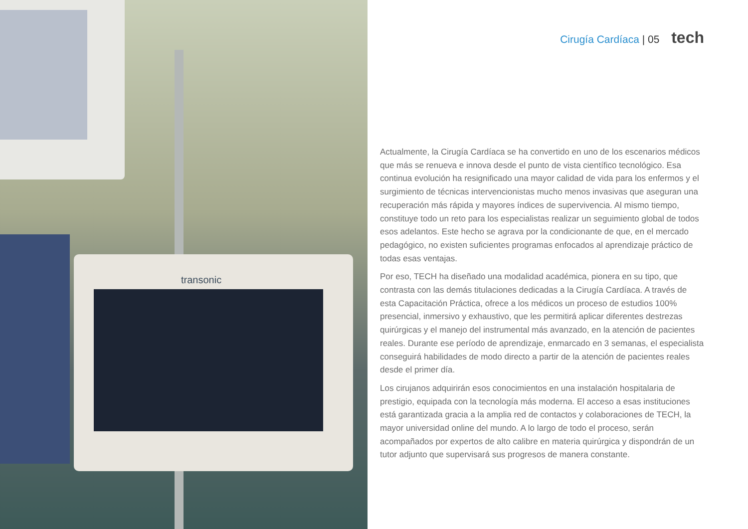transonic
Cirugía Cardíaca | 05 tech
Actualmente, la Cirugía Cardíaca se ha convertido en uno de los escenarios médicos que más se renueva e innova desde el punto de vista científico tecnológico. Esa continua evolución ha resignificado una mayor calidad de vida para los enfermos y el surgimiento de técnicas intervencionistas mucho menos invasivas que aseguran una recuperación más rápida y mayores índices de supervivencia. Al mismo tiempo, constituye todo un reto para los especialistas realizar un seguimiento global de todos esos adelantos. Este hecho se agrava por la condicionante de que, en el mercado pedagógico, no existen suficientes programas enfocados al aprendizaje práctico de todas esas ventajas.
Por eso, TECH ha diseñado una modalidad académica, pionera en su tipo, que contrasta con las demás titulaciones dedicadas a la Cirugía Cardíaca. A través de esta Capacitación Práctica, ofrece a los médicos un proceso de estudios 100% presencial, inmersivo y exhaustivo, que les permitirá aplicar diferentes destrezas quirúrgicas y el manejo del instrumental más avanzado, en la atención de pacientes reales. Durante ese período de aprendizaje, enmarcado en 3 semanas, el especialista conseguirá habilidades de modo directo a partir de la atención de pacientes reales desde el primer día.
Los cirujanos adquirirán esos conocimientos en una instalación hospitalaria de prestigio, equipada con la tecnología más moderna. El acceso a esas instituciones está garantizada gracia a la amplia red de contactos y colaboraciones de TECH, la mayor universidad online del mundo. A lo largo de todo el proceso, serán acompañados por expertos de alto calibre en materia quirúrgica y dispondrán de un tutor adjunto que supervisará sus progresos de manera constante.